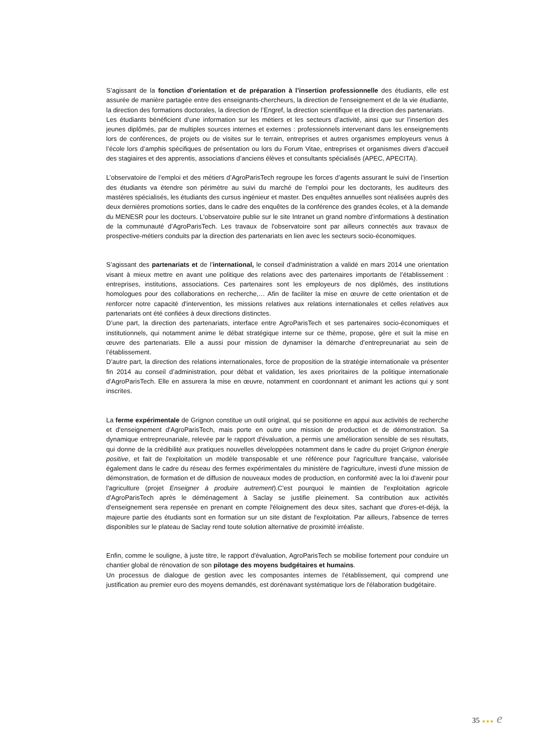S’agissant de la fonction d’orientation et de préparation à l’insertion professionnelle des étudiants, elle est assurée de manière partagée entre des enseignants-chercheurs, la direction de l’enseignement et de la vie étudiante, la direction des formations doctorales, la direction de l’Engref, la direction scientifique et la direction des partenariats.
Les étudiants bénéficient d’une information sur les métiers et les secteurs d’activité, ainsi que sur l’insertion des jeunes diplômés, par de multiples sources internes et externes : professionnels intervenant dans les enseignements lors de conférences, de projets ou de visites sur le terrain, entreprises et autres organismes employeurs venus à l’école lors d’amphis spécifiques de présentation ou lors du Forum Vitae, entreprises et organismes divers d’accueil des stagiaires et des apprentis, associations d’anciens élèves et consultants spécialisés (APEC, APECITA).
L’observatoire de l’emploi et des métiers d’AgroParisTech regroupe les forces d’agents assurant le suivi de l’insertion des étudiants va étendre son périmètre au suivi du marché de l’emploi pour les doctorants, les auditeurs des mastères spécialisés, les étudiants des cursus ingénieur et master. Des enquêtes annuelles sont réalisées auprès des deux dernières promotions sorties, dans le cadre des enquêtes de la conférence des grandes écoles, et à la demande du MENESR pour les docteurs. L'observatoire publie sur le site Intranet un grand nombre d’informations à destination de la communauté d’AgroParisTech. Les travaux de l'observatoire sont par ailleurs connectés aux travaux de prospective-métiers conduits par la direction des partenariats en lien avec les secteurs socio-économiques.
S’agissant des partenariats et de l’international, le conseil d’administration a validé en mars 2014 une orientation visant à mieux mettre en avant une politique des relations avec des partenaires importants de l’établissement : entreprises, institutions, associations. Ces partenaires sont les employeurs de nos diplômés, des institutions homologues pour des collaborations en recherche,… Afin de faciliter la mise en œuvre de cette orientation et de renforcer notre capacité d'intervention, les missions relatives aux relations internationales et celles relatives aux partenariats ont été confiées à deux directions distinctes.
D’une part, la direction des partenariats, interface entre AgroParisTech et ses partenaires socio-économiques et institutionnels, qui notamment anime le débat stratégique interne sur ce thème, propose, gère et suit la mise en œuvre des partenariats. Elle a aussi pour mission de dynamiser la démarche d’entrepreunariat au sein de l’établissement.
D’autre part, la direction des relations internationales, force de proposition de la stratégie internationale va présenter fin 2014 au conseil d’administration, pour débat et validation, les axes prioritaires de la politique internationale d’AgroParisTech. Elle en assurera la mise en œuvre, notamment en coordonnant et animant les actions qui y sont inscrites.
La ferme expérimentale de Grignon constitue un outil original, qui se positionne en appui aux activités de recherche et d'enseignement d'AgroParisTech, mais porte en outre une mission de production et de démonstration. Sa dynamique entrepreunariale, relevée par le rapport d'évaluation, a permis une amélioration sensible de ses résultats, qui donne de la crédibilité aux pratiques nouvelles développées notamment dans le cadre du projet Grignon énergie positive, et fait de l'exploitation un modèle transposable et une référence pour l'agriculture française, valorisée également dans le cadre du réseau des fermes expérimentales du ministère de l'agriculture, investi d'une mission de démonstration, de formation et de diffusion de nouveaux modes de production, en conformité avec la loi d'avenir pour l'agriculture (projet Enseigner à produire autrement).C'est pourquoi le maintien de l'exploitation agricole d'AgroParisTech après le déménagement à Saclay se justifie pleinement. Sa contribution aux activités d'enseignement sera repensée en prenant en compte l'éloignement des deux sites, sachant que d'ores-et-déjà, la majeure partie des étudiants sont en formation sur un site distant de l'exploitation. Par ailleurs, l'absence de terres disponibles sur le plateau de Saclay rend toute solution alternative de proximité irréaliste.
Enfin, comme le souligne, à juste titre, le rapport d'évaluation, AgroParisTech se mobilise fortement pour conduire un chantier global de rénovation de son pilotage des moyens budgétaires et humains.
Un processus de dialogue de gestion avec les composantes internes de l'établissement, qui comprend une justification au premier euro des moyens demandés, est dorénavant systématique lors de l'élaboration budgétaire.
35 ★★★ e